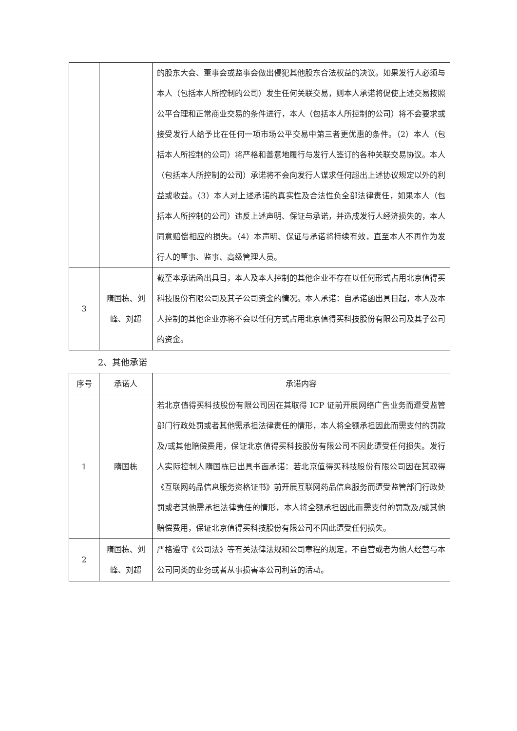| | | 的股东大会、董事会或监事会做出侵犯其他股东合法权益的决议。如果发行人必须与本人（包括本人所控制的公司）发生任何关联交易，则本人承诺将促使上述交易按照公平合理和正常商业交易的条件进行，本人（包括本人所控制的公司）将不会要求或接受发行人给予比在任何一项市场公平交易中第三者更优惠的条件。（2）本人（包括本人所控制的公司）将严格和善意地履行与发行人签订的各种关联交易协议。本人（包括本人所控制的公司）承诺将不会向发行人谋求任何超出上述协议规定以外的利益或收益。（3）本人对上述承诺的真实性及合法性负全部法律责任，如果本人（包括本人所控制的公司）违反上述声明、保证与承诺，并造成发行人经济损失的，本人同意赔偿相应的损失。（4）本声明、保证与承诺将持续有效，直至本人不再作为发行人的董事、监事、高级管理人员。 |
| 3 | 隋国栋、刘峰、刘超 | 截至本承诺函出具日，本人及本人控制的其他企业不存在以任何形式占用北京值得买科技股份有限公司及其子公司资金的情况。本人承诺：自承诺函出具日起，本人及本人控制的其他企业亦将不会以任何方式占用北京值得买科技股份有限公司及其子公司的资金。 |
2、其他承诺
| 序号 | 承诺人 | 承诺内容 |
| --- | --- | --- |
| 1 | 隋国栋 | 若北京值得买科技股份有限公司因在其取得 ICP 证前开展网络广告业务而遭受监管部门行政处罚或者其他需承担法律责任的情形，本人将全额承担因此而需支付的罚款及/或其他赔偿费用，保证北京值得买科技股份有限公司不因此遭受任何损失。发行人实际控制人隋国栋已出具书面承诺：若北京值得买科技股份有限公司因在其取得《互联网药品信息服务资格证书》前开展互联网药品信息服务而遭受监管部门行政处罚或者其他需承担法律责任的情形，本人将全额承担因此而需支付的罚款及/或其他赔偿费用，保证北京值得买科技股份有限公司不因此遭受任何损失。 |
| 2 | 隋国栋、刘峰、刘超 | 严格遵守《公司法》等有关法律法规和公司章程的规定，不自营或者为他人经营与本公司同类的业务或者从事损害本公司利益的活动。 |